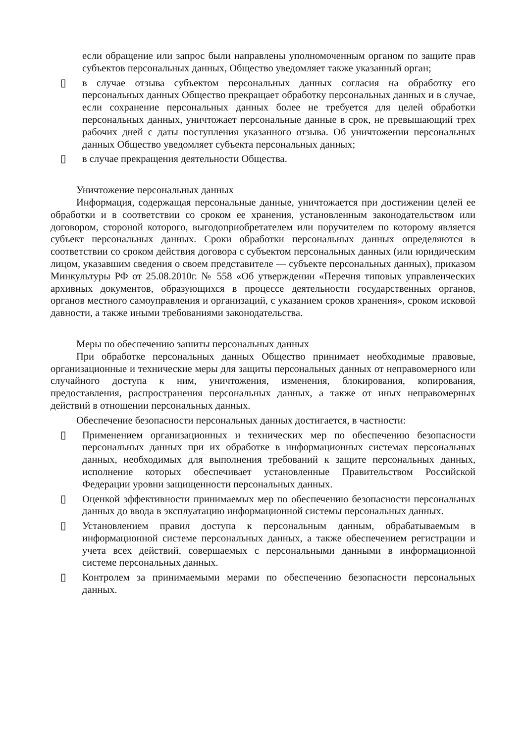если обращение или запрос были направлены уполномоченным органом по защите прав субъектов персональных данных, Общество уведомляет также указанный орган;
▯ в случае отзыва субъектом персональных данных согласия на обработку его персональных данных Общество прекращает обработку персональных данных и в случае, если сохранение персональных данных более не требуется для целей обработки персональных данных, уничтожает персональные данные в срок, не превышающий трех рабочих дней с даты поступления указанного отзыва. Об уничтожении персональных данных Общество уведомляет субъекта персональных данных;
▯ в случае прекращения деятельности Общества.
Уничтожение персональных данных
Информация, содержащая персональные данные, уничтожается при достижении целей ее обработки и в соответствии со сроком ее хранения, установленным законодательством или договором, стороной которого, выгодоприобретателем или поручителем по которому является субъект персональных данных. Сроки обработки персональных данных определяются в соответствии со сроком действия договора с субъектом персональных данных (или юридическим лицом, указавшим сведения о своем представителе — субъекте персональных данных), приказом Минкультуры РФ от 25.08.2010г. № 558 «Об утверждении «Перечня типовых управленческих архивных документов, образующихся в процессе деятельности государственных органов, органов местного самоуправления и организаций, с указанием сроков хранения», сроком исковой давности, а также иными требованиями законодательства.
Меры по обеспечению зашиты персональных данных
При обработке персональных данных Общество принимает необходимые правовые, организационные и технические меры для защиты персональных данных от неправомерного или случайного доступа к ним, уничтожения, изменения, блокирования, копирования, предоставления, распространения персональных данных, а также от иных неправомерных действий в отношении персональных данных.
Обеспечение безопасности персональных данных достигается, в частности:
▯ Применением организационных и технических мер по обеспечению безопасности персональных данных при их обработке в информационных системах персональных данных, необходимых для выполнения требований к защите персональных данных, исполнение которых обеспечивает установленные Правительством Российской Федерации уровни защищенности персональных данных.
▯ Оценкой эффективности принимаемых мер по обеспечению безопасности персональных данных до ввода в эксплуатацию информационной системы персональных данных.
▯ Установлением правил доступа к персональным данным, обрабатываемым в информационной системе персональных данных, а также обеспечением регистрации и учета всех действий, совершаемых с персональными данными в информационной системе персональных данных.
▯ Контролем за принимаемыми мерами по обеспечению безопасности персональных данных.